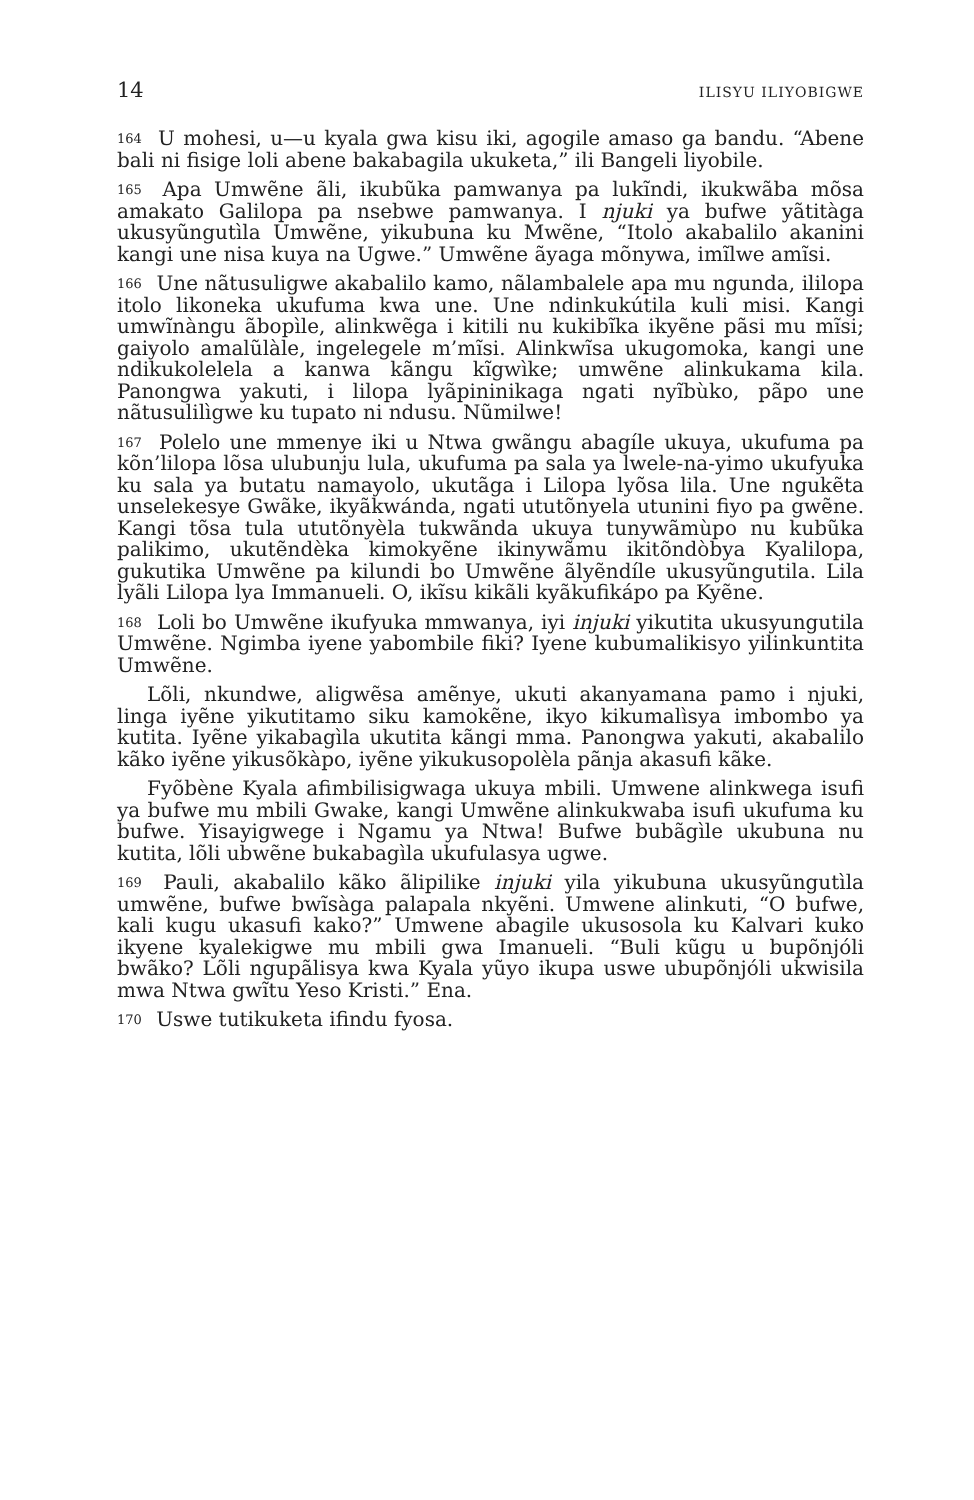14 ILISYU ILIYOBIGWE
164 U mohesi, u—u kyala gwa kisu iki, agogile amaso ga bandu. “Abene bali ni fisige loli abene bakabagila ukuketa,” ili Bangeli liyobile.
165 Apa Umwẽne ãli, ikubũka pamwanya pa lukĩndi, ikukwãba mõsa amakato Galilopa pa nsebwe pamwanya. I njuki ya bufwe yãtitàga ukusyũngutìla Umwẽne, yikubuna ku Mwẽne, “Itolo akabalilo akanini kangi une nisa kuya na Ugwe.” Umwẽne ãyaga mõnywa, imĩlwe amĩsi.
166 Une nãtusuligwe akabalilo kamo, nãlambalele apa mu ngunda, ililopa itolo likoneka ukufuma kwa une. Une ndinkukútila kuli misi. Kangi umwĩnàngu ãbopìle, alinkwẽga i kitili nu kukibĩka ikyẽne pãsi mu mĩsi; gaiyolo amalũlàle, ingelegele m’mĩsi. Alinkwĩsa ukugomoka, kangi une ndikukolelela a kanwa kãngu kĩgwìke; umwẽne alinkukama kila. Panongwa yakuti, i lilopa lyãpininikaga ngati nyĩbùko, pãpo une nãtusulilìgwe ku tupato ni ndusu. Nũmilwe!
167 Polelo une mmenye iki u Ntwa gwãngu abagíle ukuya, ukufuma pa kõn’lilopa lõsa ulubunju lula, ukufuma pa sala ya lwele-na-yimo ukufyuka ku sala ya butatu namayolo, ukutãga i Lilopa lyõsa lila. Une ngukẽta unselekesye Gwãke, ikyãkwánda, ngati ututõnyela utunini fiyo pa gwẽne. Kangi tõsa tula ututõnyèla tukwãnda ukuya tunywãmùpo nu kubũka palikimo, ukutẽndèka kimokyẽne ikinywãmu ikitõndòbya Kyalilopa, gukutika Umwẽne pa kilundi bo Umwẽne ãlyẽndíle ukusyũngutila. Lila lyãli Lilopa lya Immanueli. O, ikĩsu kikãli kyãkufikápo pa Kyẽne.
168 Loli bo Umwẽne ikufyuka mmwanya, iyi injuki yikutita ukusyungutila Umwẽne. Ngimba iyene yabombile fiki? Iyene kubumalikisyo yilinkuntita Umwẽne.
Lõli, nkundwe, aligwẽsa amẽnye, ukuti akanyamana pamo i njuki, linga iyẽne yikutitamo siku kamokẽne, ikyo kikumalìsya imbombo ya kutita. Iyẽne yikabagìla ukutita kãngi mma. Panongwa yakuti, akabalilo kãko iyẽne yikusõkàpo, iyẽne yikukusopolèla pãnja akasufi kãke.
Fyõbène Kyala afimbilisigwaga ukuya mbili. Umwene alinkwega isufi ya bufwe mu mbili Gwake, kangi Umwẽne alinkukwaba isufi ukufuma ku bufwe. Yisayigwege i Ngamu ya Ntwa! Bufwe bubãgìle ukubuna nu kutita, lõli ubwẽne bukabagìla ukufulasya ugwe.
169 Pauli, akabalilo kãko ãlipilike injuki yila yikubuna ukusyũngutìla umwẽne, bufwe bwĩsàga palapala nkyẽni. Umwene alinkuti, “O bufwe, kali kugu ukasufi kako?” Umwene abagile ukusosola ku Kalvari kuko ikyene kyalekigwe mu mbili gwa Imanueli. “Buli kũgu u bupõnjóli bwãko? Lõli ngupãlisya kwa Kyala yũyo ikupa uswe ubupõnjóli ukwisila mwa Ntwa gwĩtu Yeso Kristi.” Ena.
170 Uswe tutikuketa ifindu fyosa.